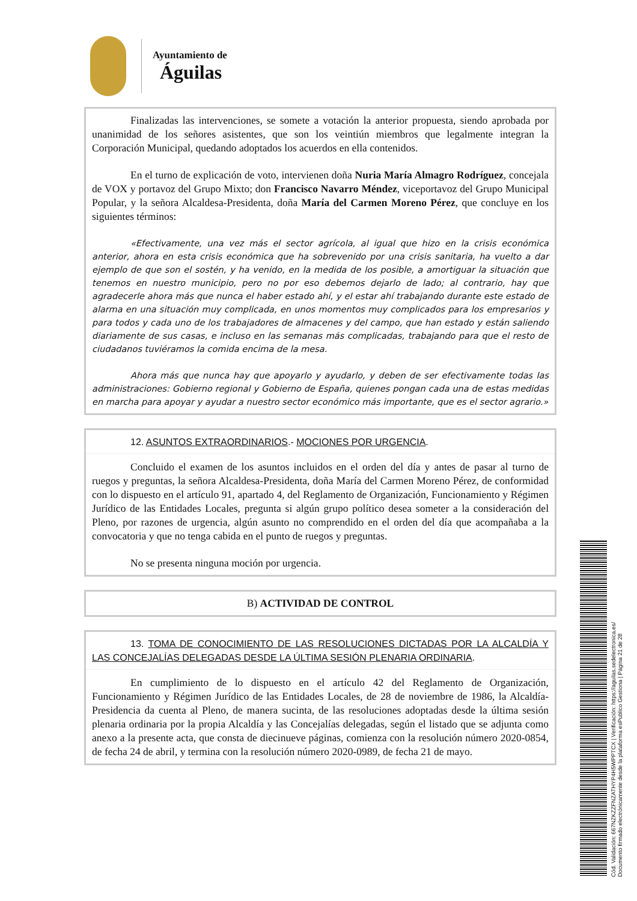Ayuntamiento de
Águilas
Finalizadas las intervenciones, se somete a votación la anterior propuesta, siendo aprobada por unanimidad de los señores asistentes, que son los veintiún miembros que legalmente integran la Corporación Municipal, quedando adoptados los acuerdos en ella contenidos.
En el turno de explicación de voto, intervienen doña Nuria María Almagro Rodríguez, concejala de VOX y portavoz del Grupo Mixto; don Francisco Navarro Méndez, viceportavoz del Grupo Municipal Popular, y la señora Alcaldesa-Presidenta, doña María del Carmen Moreno Pérez, que concluye en los siguientes términos:
«Efectivamente, una vez más el sector agrícola, al igual que hizo en la crisis económica anterior, ahora en esta crisis económica que ha sobrevenido por una crisis sanitaria, ha vuelto a dar ejemplo de que son el sostén, y ha venido, en la medida de los posible, a amortiguar la situación que tenemos en nuestro municipio, pero no por eso debemos dejarlo de lado; al contrario, hay que agradecerle ahora más que nunca el haber estado ahí, y el estar ahí trabajando durante este estado de alarma en una situación muy complicada, en unos momentos muy complicados para los empresarios y para todos y cada uno de los trabajadores de almacenes y del campo, que han estado y están saliendo diariamente de sus casas, e incluso en las semanas más complicadas, trabajando para que el resto de ciudadanos tuviéramos la comida encima de la mesa.
Ahora más que nunca hay que apoyarlo y ayudarlo, y deben de ser efectivamente todas las administraciones: Gobierno regional y Gobierno de España, quienes pongan cada una de estas medidas en marcha para apoyar y ayudar a nuestro sector económico más importante, que es el sector agrario.»
12. ASUNTOS EXTRAORDINARIOS.- MOCIONES POR URGENCIA.
Concluido el examen de los asuntos incluidos en el orden del día y antes de pasar al turno de ruegos y preguntas, la señora Alcaldesa-Presidenta, doña María del Carmen Moreno Pérez, de conformidad con lo dispuesto en el artículo 91, apartado 4, del Reglamento de Organización, Funcionamiento y Régimen Jurídico de las Entidades Locales, pregunta si algún grupo político desea someter a la consideración del Pleno, por razones de urgencia, algún asunto no comprendido en el orden del día que acompañaba a la convocatoria y que no tenga cabida en el punto de ruegos y preguntas.
No se presenta ninguna moción por urgencia.
B) ACTIVIDAD DE CONTROL
13. TOMA DE CONOCIMIENTO DE LAS RESOLUCIONES DICTADAS POR LA ALCALDÍA Y LAS CONCEJALÍAS DELEGADAS DESDE LA ÚLTIMA SESIÓN PLENARIA ORDINARIA.
En cumplimiento de lo dispuesto en el artículo 42 del Reglamento de Organización, Funcionamiento y Régimen Jurídico de las Entidades Locales, de 28 de noviembre de 1986, la Alcaldía-Presidencia da cuenta al Pleno, de manera sucinta, de las resoluciones adoptadas desde la última sesión plenaria ordinaria por la propia Alcaldía y las Concejalías delegadas, según el listado que se adjunta como anexo a la presente acta, que consta de diecinueve páginas, comienza con la resolución número 2020-0854, de fecha 24 de abril, y termina con la resolución número 2020-0989, de fecha 21 de mayo.
Cód. Validación: 667NZKZZFNZATHYP4H5WPPTCX | Verificación: https://aguilas.sedelectronica.es/
Documento firmado electrónicamente desde la plataforma esPublico Gestiona | Página 21 de 28